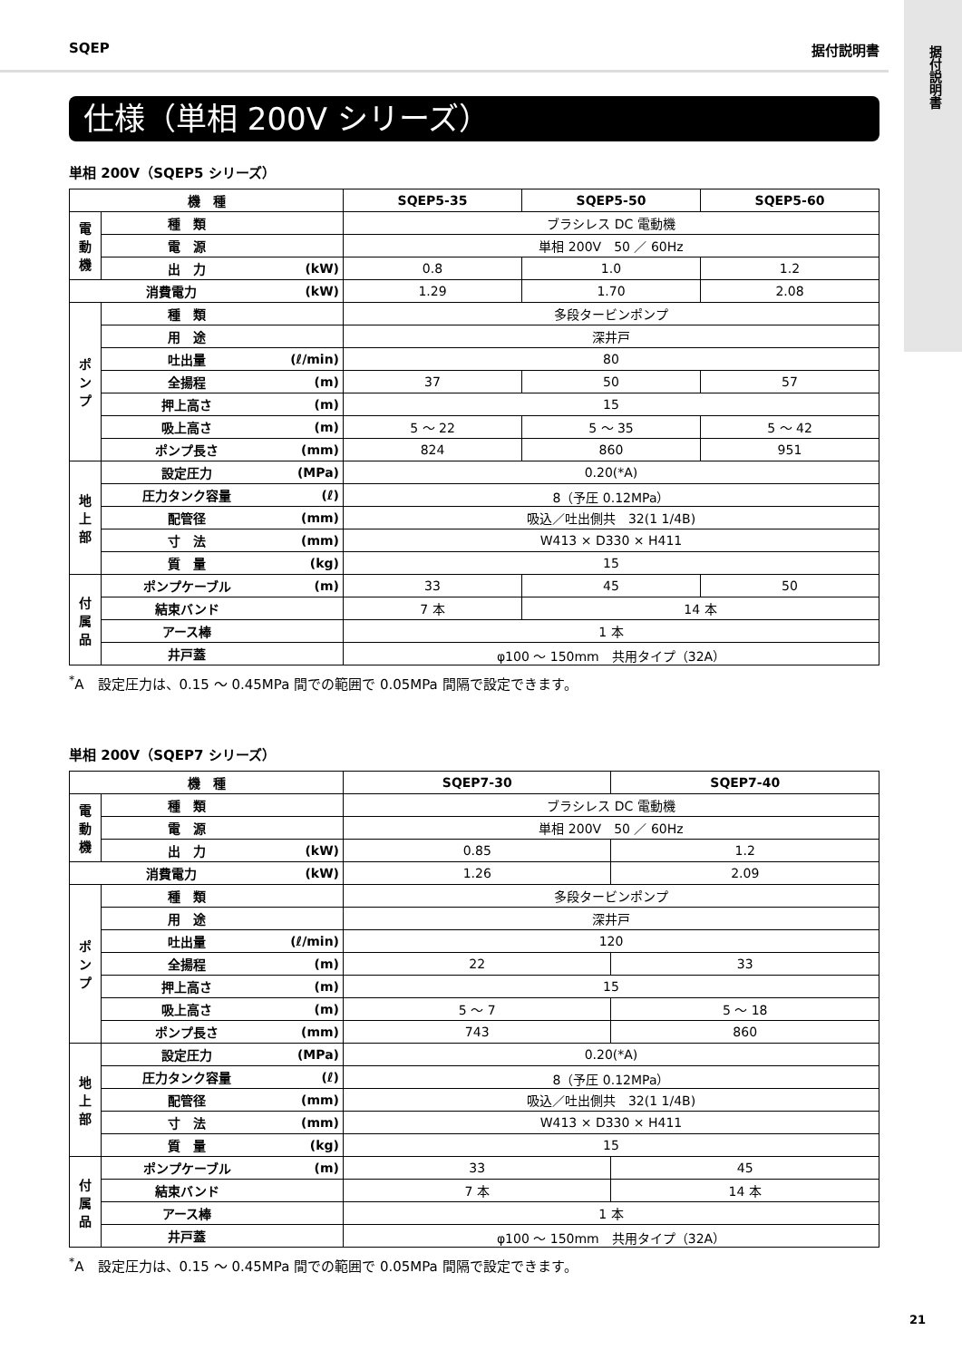据付説明書
SQEP 据付説明書
仕様（単相 200V シリーズ）
単相 200V（SQEP5 シリーズ）
| 機 種 | | | SQEP5-35 | SQEP5-50 | SQEP5-60 |
| --- | --- | --- | --- | --- | --- |
| 電動機 | 種 類 | | ブラシレス DC 電動機 | | |
| | 電 源 | | 単相 200V 50 ／ 60Hz | | |
| | 出 力 | (kW) | 0.8 | 1.0 | 1.2 |
| 消費電力 | | (kW) | 1.29 | 1.70 | 2.08 |
| ポンプ | 種 類 | | 多段タービンポンプ | | |
| | 用 途 | | 深井戸 | | |
| | 吐出量 | (ℓ/min) | 80 | | |
| | 全揚程 | (m) | 37 | 50 | 57 |
| | 押上高さ | (m) | 15 | | |
| | 吸上高さ | (m) | 5 ～ 22 | 5 ～ 35 | 5 ～ 42 |
| | ポンプ長さ | (mm) | 824 | 860 | 951 |
| 地上部 | 設定圧力 | (MPa) | 0.20(*A) | | |
| | 圧力タンク容量 | (ℓ) | 8（予圧 0.12MPa） | | |
| | 配管径 | (mm) | 吸込／吐出側共 32(1 1/4B) | | |
| | 寸 法 | (mm) | W413 × D330 × H411 | | |
| | 質 量 | (kg) | 15 | | |
| 付属品 | ポンプケーブル | (m) | 33 | 45 | 50 |
| | 結束バンド | | 7 本 | 14 本 | |
| | アース棒 | | 1 本 | | |
| | 井戸蓋 | | φ100 ～ 150mm 共用タイプ（32A） | | |
<sup>*</sup> A　設定圧力は、0.15 ～ 0.45MPa 間での範囲で 0.05MPa 間隔で設定できます。
単相 200V（SQEP7 シリーズ）
| 機 種 | | | SQEP7-30 | SQEP7-40 |
| --- | --- | --- | --- | --- |
| 電動機 | 種 類 | | ブラシレス DC 電動機 | |
| | 電 源 | | 単相 200V 50 ／ 60Hz | |
| | 出 力 | (kW) | 0.85 | 1.2 |
| 消費電力 | | (kW) | 1.26 | 2.09 |
| ポンプ | 種 類 | | 多段タービンポンプ | |
| | 用 途 | | 深井戸 | |
| | 吐出量 | (ℓ/min) | 120 | |
| | 全揚程 | (m) | 22 | 33 |
| | 押上高さ | (m) | 15 | |
| | 吸上高さ | (m) | 5 ～ 7 | 5 ～ 18 |
| | ポンプ長さ | (mm) | 743 | 860 |
| 地上部 | 設定圧力 | (MPa) | 0.20(*A) | |
| | 圧力タンク容量 | (ℓ) | 8（予圧 0.12MPa） | |
| | 配管径 | (mm) | 吸込／吐出側共 32(1 1/4B) | |
| | 寸 法 | (mm) | W413 × D330 × H411 | |
| | 質 量 | (kg) | 15 | |
| 付属品 | ポンプケーブル | (m) | 33 | 45 |
| | 結束バンド | | 7 本 | 14 本 |
| | アース棒 | | 1 本 | |
| | 井戸蓋 | | φ100 ～ 150mm 共用タイプ（32A） | |
<sup>*</sup> A　設定圧力は、0.15 ～ 0.45MPa 間での範囲で 0.05MPa 間隔で設定できます。
21